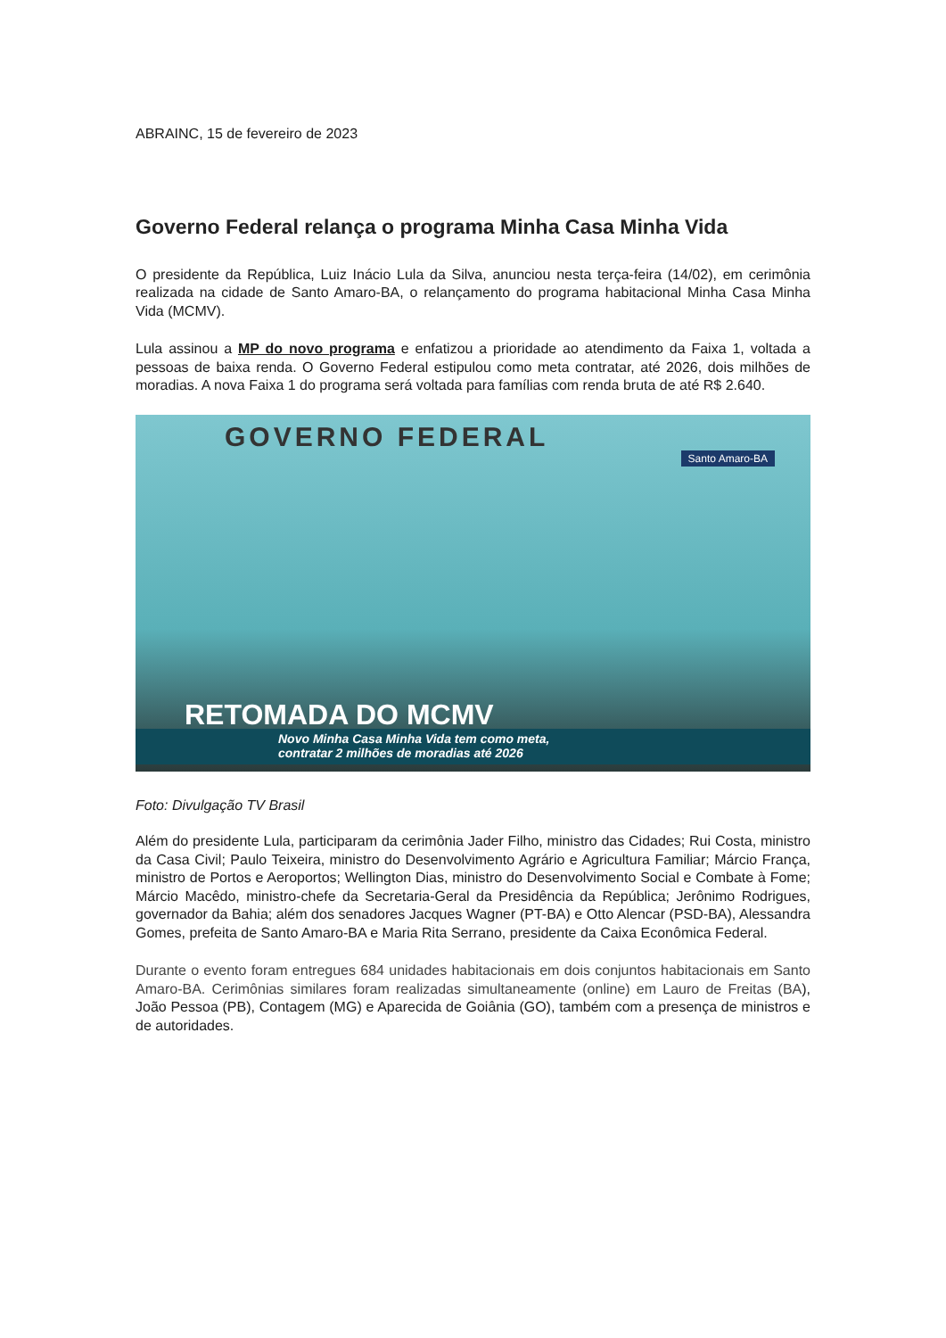ABRAINC, 15 de fevereiro de 2023
Governo Federal relança o programa Minha Casa Minha Vida
O presidente da República, Luiz Inácio Lula da Silva, anunciou nesta terça-feira (14/02), em cerimônia realizada na cidade de Santo Amaro-BA, o relançamento do programa habitacional Minha Casa Minha Vida (MCMV).
Lula assinou a MP do novo programa e enfatizou a prioridade ao atendimento da Faixa 1, voltada a pessoas de baixa renda. O Governo Federal estipulou como meta contratar, até 2026, dois milhões de moradias. A nova Faixa 1 do programa será voltada para famílias com renda bruta de até R$ 2.640.
GOVERNO FEDERAL
Santo Amaro-BA
RETOMADA DO MCMV
Novo Minha Casa Minha Vida tem como meta,
contratar 2 milhões de moradias até 2026
Foto: Divulgação TV Brasil
Além do presidente Lula, participaram da cerimônia Jader Filho, ministro das Cidades; Rui Costa, ministro da Casa Civil; Paulo Teixeira, ministro do Desenvolvimento Agrário e Agricultura Familiar; Márcio França, ministro de Portos e Aeroportos; Wellington Dias, ministro do Desenvolvimento Social e Combate à Fome; Márcio Macêdo, ministro-chefe da Secretaria-Geral da Presidência da República; Jerônimo Rodrigues, governador da Bahia; além dos senadores Jacques Wagner (PT-BA) e Otto Alencar (PSD-BA), Alessandra Gomes, prefeita de Santo Amaro-BA e Maria Rita Serrano, presidente da Caixa Econômica Federal.
Durante o evento foram entregues 684 unidades habitacionais em dois conjuntos habitacionais em Santo Amaro-BA. Cerimônias similares foram realizadas simultaneamente (online) em Lauro de Freitas (BA), João Pessoa (PB), Contagem (MG) e Aparecida de Goiânia (GO), também com a presença de ministros e de autoridades.